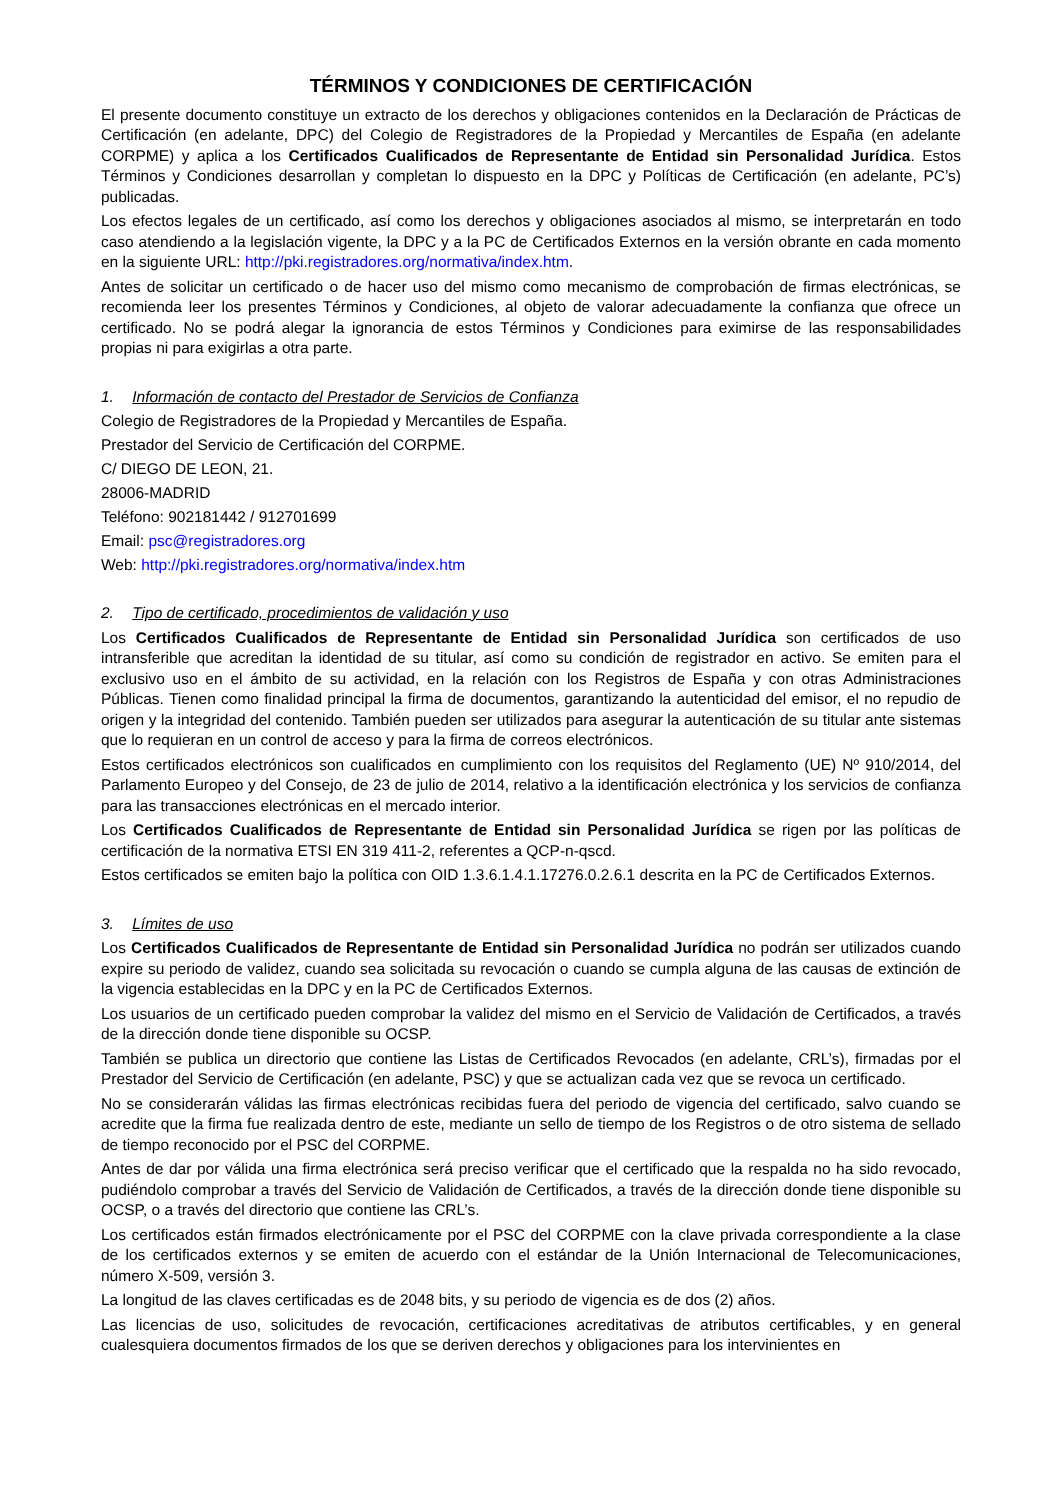TÉRMINOS Y CONDICIONES DE CERTIFICACIÓN
El presente documento constituye un extracto de los derechos y obligaciones contenidos en la Declaración de Prácticas de Certificación (en adelante, DPC) del Colegio de Registradores de la Propiedad y Mercantiles de España (en adelante CORPME) y aplica a los Certificados Cualificados de Representante de Entidad sin Personalidad Jurídica. Estos Términos y Condiciones desarrollan y completan lo dispuesto en la DPC y Políticas de Certificación (en adelante, PC’s) publicadas.
Los efectos legales de un certificado, así como los derechos y obligaciones asociados al mismo, se interpretarán en todo caso atendiendo a la legislación vigente, la DPC y a la PC de Certificados Externos en la versión obrante en cada momento en la siguiente URL: http://pki.registradores.org/normativa/index.htm.
Antes de solicitar un certificado o de hacer uso del mismo como mecanismo de comprobación de firmas electrónicas, se recomienda leer los presentes Términos y Condiciones, al objeto de valorar adecuadamente la confianza que ofrece un certificado. No se podrá alegar la ignorancia de estos Términos y Condiciones para eximirse de las responsabilidades propias ni para exigirlas a otra parte.
1. Información de contacto del Prestador de Servicios de Confianza
Colegio de Registradores de la Propiedad y Mercantiles de España.
Prestador del Servicio de Certificación del CORPME.
C/ DIEGO DE LEON, 21.
28006-MADRID
Teléfono: 902181442 / 912701699
Email: psc@registradores.org
Web: http://pki.registradores.org/normativa/index.htm
2. Tipo de certificado, procedimientos de validación y uso
Los Certificados Cualificados de Representante de Entidad sin Personalidad Jurídica son certificados de uso intransferible que acreditan la identidad de su titular, así como su condición de registrador en activo. Se emiten para el exclusivo uso en el ámbito de su actividad, en la relación con los Registros de España y con otras Administraciones Públicas. Tienen como finalidad principal la firma de documentos, garantizando la autenticidad del emisor, el no repudio de origen y la integridad del contenido. También pueden ser utilizados para asegurar la autenticación de su titular ante sistemas que lo requieran en un control de acceso y para la firma de correos electrónicos.
Estos certificados electrónicos son cualificados en cumplimiento con los requisitos del Reglamento (UE) Nº 910/2014, del Parlamento Europeo y del Consejo, de 23 de julio de 2014, relativo a la identificación electrónica y los servicios de confianza para las transacciones electrónicas en el mercado interior.
Los Certificados Cualificados de Representante de Entidad sin Personalidad Jurídica se rigen por las políticas de certificación de la normativa ETSI EN 319 411-2, referentes a QCP-n-qscd.
Estos certificados se emiten bajo la política con OID 1.3.6.1.4.1.17276.0.2.6.1 descrita en la PC de Certificados Externos.
3. Límites de uso
Los Certificados Cualificados de Representante de Entidad sin Personalidad Jurídica no podrán ser utilizados cuando expire su periodo de validez, cuando sea solicitada su revocación o cuando se cumpla alguna de las causas de extinción de la vigencia establecidas en la DPC y en la PC de Certificados Externos.
Los usuarios de un certificado pueden comprobar la validez del mismo en el Servicio de Validación de Certificados, a través de la dirección donde tiene disponible su OCSP.
También se publica un directorio que contiene las Listas de Certificados Revocados (en adelante, CRL’s), firmadas por el Prestador del Servicio de Certificación (en adelante, PSC) y que se actualizan cada vez que se revoca un certificado.
No se considerarán válidas las firmas electrónicas recibidas fuera del periodo de vigencia del certificado, salvo cuando se acredite que la firma fue realizada dentro de este, mediante un sello de tiempo de los Registros o de otro sistema de sellado de tiempo reconocido por el PSC del CORPME.
Antes de dar por válida una firma electrónica será preciso verificar que el certificado que la respalda no ha sido revocado, pudiéndolo comprobar a través del Servicio de Validación de Certificados, a través de la dirección donde tiene disponible su OCSP, o a través del directorio que contiene las CRL’s.
Los certificados están firmados electrónicamente por el PSC del CORPME con la clave privada correspondiente a la clase de los certificados externos y se emiten de acuerdo con el estándar de la Unión Internacional de Telecomunicaciones, número X-509, versión 3.
La longitud de las claves certificadas es de 2048 bits, y su periodo de vigencia es de dos (2) años.
Las licencias de uso, solicitudes de revocación, certificaciones acreditativas de atributos certificables, y en general cualesquiera documentos firmados de los que se deriven derechos y obligaciones para los intervinientes en